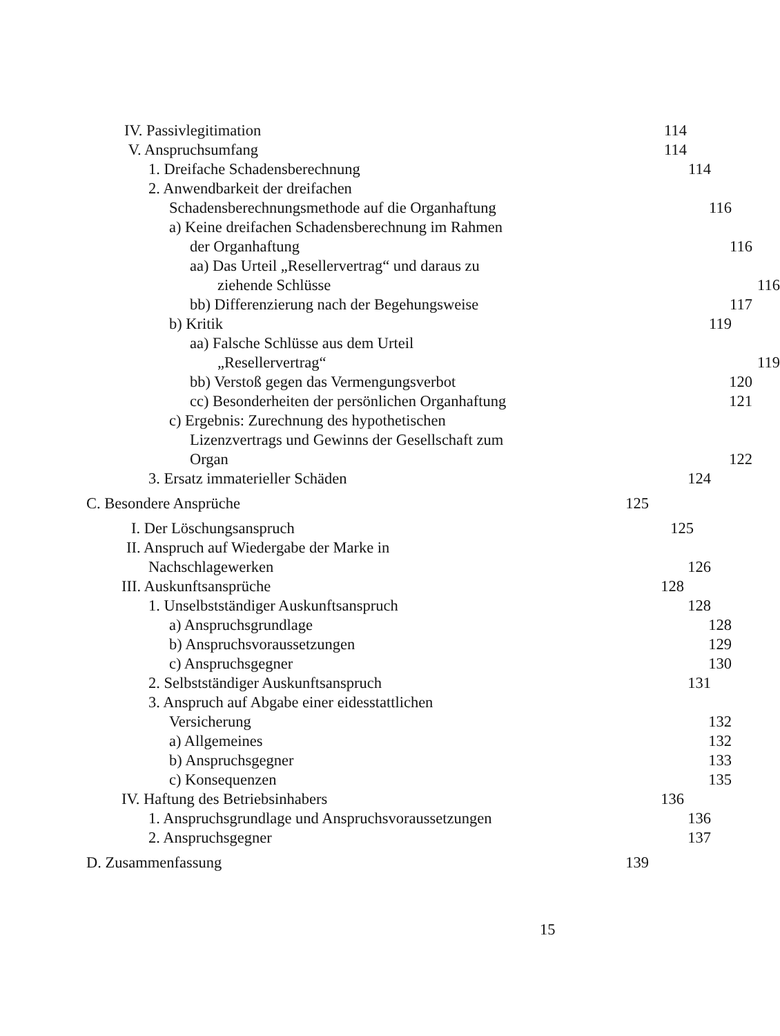IV. Passivlegitimation 114
V. Anspruchsumfang 114
1. Dreifache Schadensberechnung 114
2. Anwendbarkeit der dreifachen
Schadensberechnungsmethode auf die Organhaftung 116
a) Keine dreifachen Schadensberechnung im Rahmen
der Organhaftung 116
aa) Das Urteil „Resellervertrag“ und daraus zu
ziehende Schlüsse 116
bb) Differenzierung nach der Begehungsweise 117
b) Kritik 119
aa) Falsche Schlüsse aus dem Urteil
„Resellervertrag“119
bb) Verstoß gegen das Vermengungsverbot 120
cc) Besonderheiten der persönlichen Organhaftung 121
c) Ergebnis: Zurechnung des hypothetischen
Lizenzvertrags und Gewinns der Gesellschaft zum
Organ 122
3. Ersatz immaterieller Schäden 124
C. Besondere Ansprüche 125
I. Der Löschungsanspruch 125
II. Anspruch auf Wiedergabe der Marke in
Nachschlagewerken 126
III. Auskunftsansprüche 128
1. Unselbstständiger Auskunftsanspruch 128
a) Anspruchsgrundlage 128
b) Anspruchsvoraussetzungen 129
c) Anspruchsgegner 130
2. Selbstständiger Auskunftsanspruch 131
3. Anspruch auf Abgabe einer eidesstattlichen
Versicherung 132
a) Allgemeines 132
b) Anspruchsgegner 133
c) Konsequenzen 135
IV. Haftung des Betriebsinhabers 136
1. Anspruchsgrundlage und Anspruchsvoraussetzungen 136
2. Anspruchsgegner 137
D. Zusammenfassung 139
15